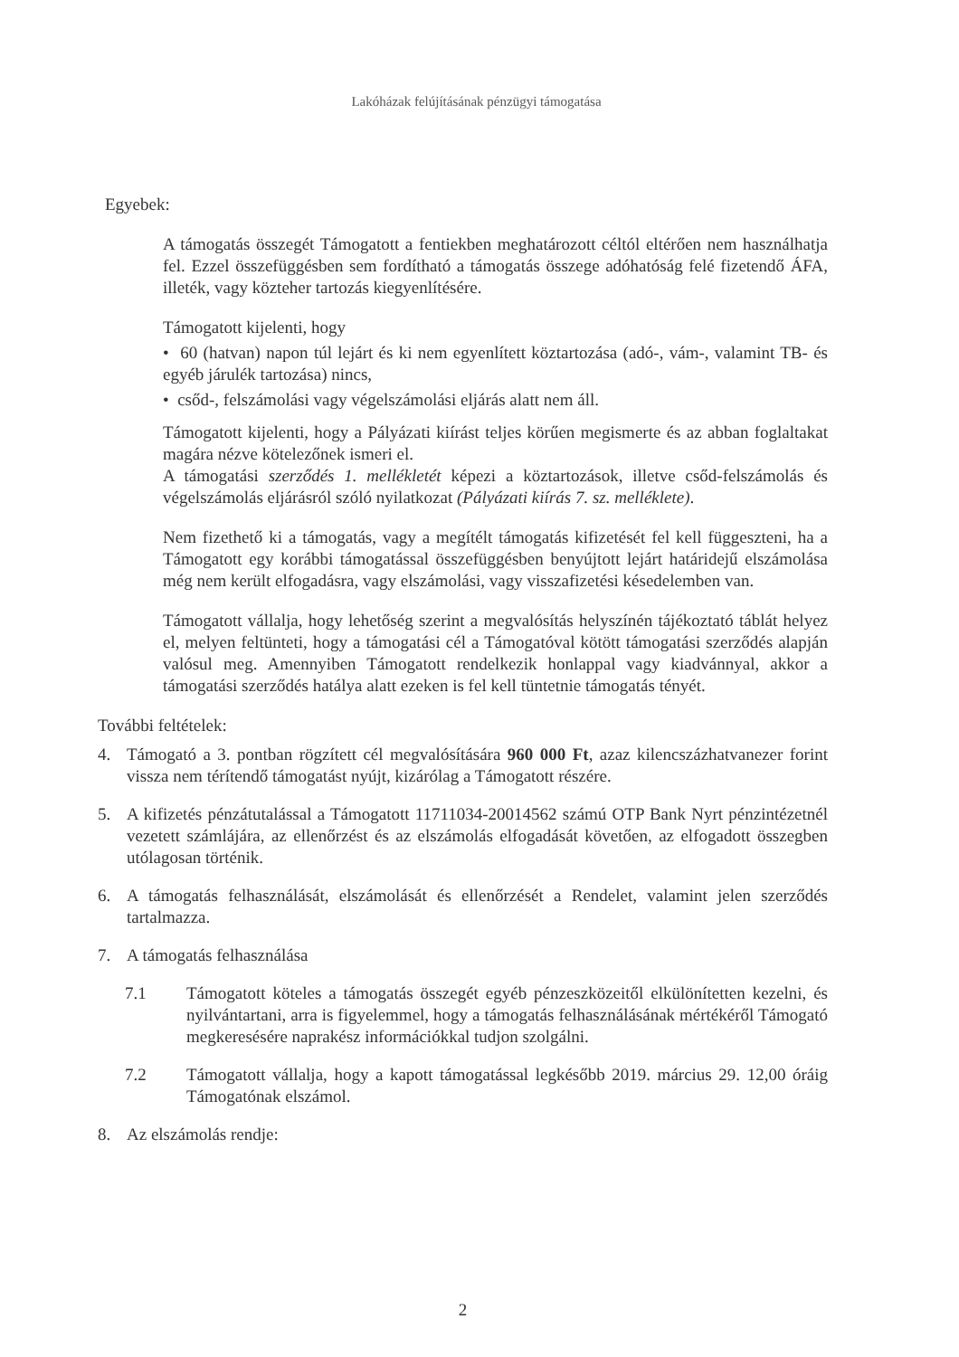Lakóházak felújításának pénzügyi támogatása
Egyebek:
A támogatás összegét Támogatott a fentiekben meghatározott céltól eltérően nem használhatja fel. Ezzel összefüggésben sem fordítható a támogatás összege adóhatóság felé fizetendő ÁFA, illeték, vagy közteher tartozás kiegyenlítésére.
Támogatott kijelenti, hogy
• 60 (hatvan) napon túl lejárt és ki nem egyenlített köztartozása (adó-, vám-, valamint TB- és egyéb járulék tartozása) nincs,
• csőd-, felszámolási vagy végelszámolási eljárás alatt nem áll.
Támogatott kijelenti, hogy a Pályázati kiírást teljes körűen megismerte és az abban foglaltakat magára nézve kötelezőnek ismeri el.
A támogatási szerződés 1. mellékletét képezi a köztartozások, illetve csőd-felszámolás és végelszámolás eljárásról szóló nyilatkozat (Pályázati kiírás 7. sz. melléklete).
Nem fizethető ki a támogatás, vagy a megítélt támogatás kifizetését fel kell függeszteni, ha a Támogatott egy korábbi támogatással összefüggésben benyújtott lejárt határidejű elszámolása még nem került elfogadásra, vagy elszámolási, vagy visszafizetési késedelemben van.
Támogatott vállalja, hogy lehetőség szerint a megvalósítás helyszínén tájékoztató táblát helyez el, melyen feltünteti, hogy a támogatási cél a Támogatóval kötött támogatási szerződés alapján valósul meg. Amennyiben Támogatott rendelkezik honlappal vagy kiadvánnyal, akkor a támogatási szerződés hatálya alatt ezeken is fel kell tüntetnie támogatás tényét.
További feltételek:
4. Támogató a 3. pontban rögzített cél megvalósítására 960 000 Ft, azaz kilencszázhatvanezer forint vissza nem térítendő támogatást nyújt, kizárólag a Támogatott részére.
5. A kifizetés pénzátutalással a Támogatott 11711034-20014562 számú OTP Bank Nyrt pénzintézetnél vezetett számlájára, az ellenőrzést és az elszámolás elfogadását követően, az elfogadott összegben utólagosan történik.
6. A támogatás felhasználását, elszámolását és ellenőrzését a Rendelet, valamint jelen szerződés tartalmazza.
7. A támogatás felhasználása
7.1 Támogatott köteles a támogatás összegét egyéb pénzeszközeitől elkülönítetten kezelni, és nyilvántartani, arra is figyelemmel, hogy a támogatás felhasználásának mértékéről Támogató megkeresésére naprakész információkkal tudjon szolgálni.
7.2 Támogatott vállalja, hogy a kapott támogatással legkésőbb 2019. március 29. 12,00 óráig Támogatónak elszámol.
8. Az elszámolás rendje:
2